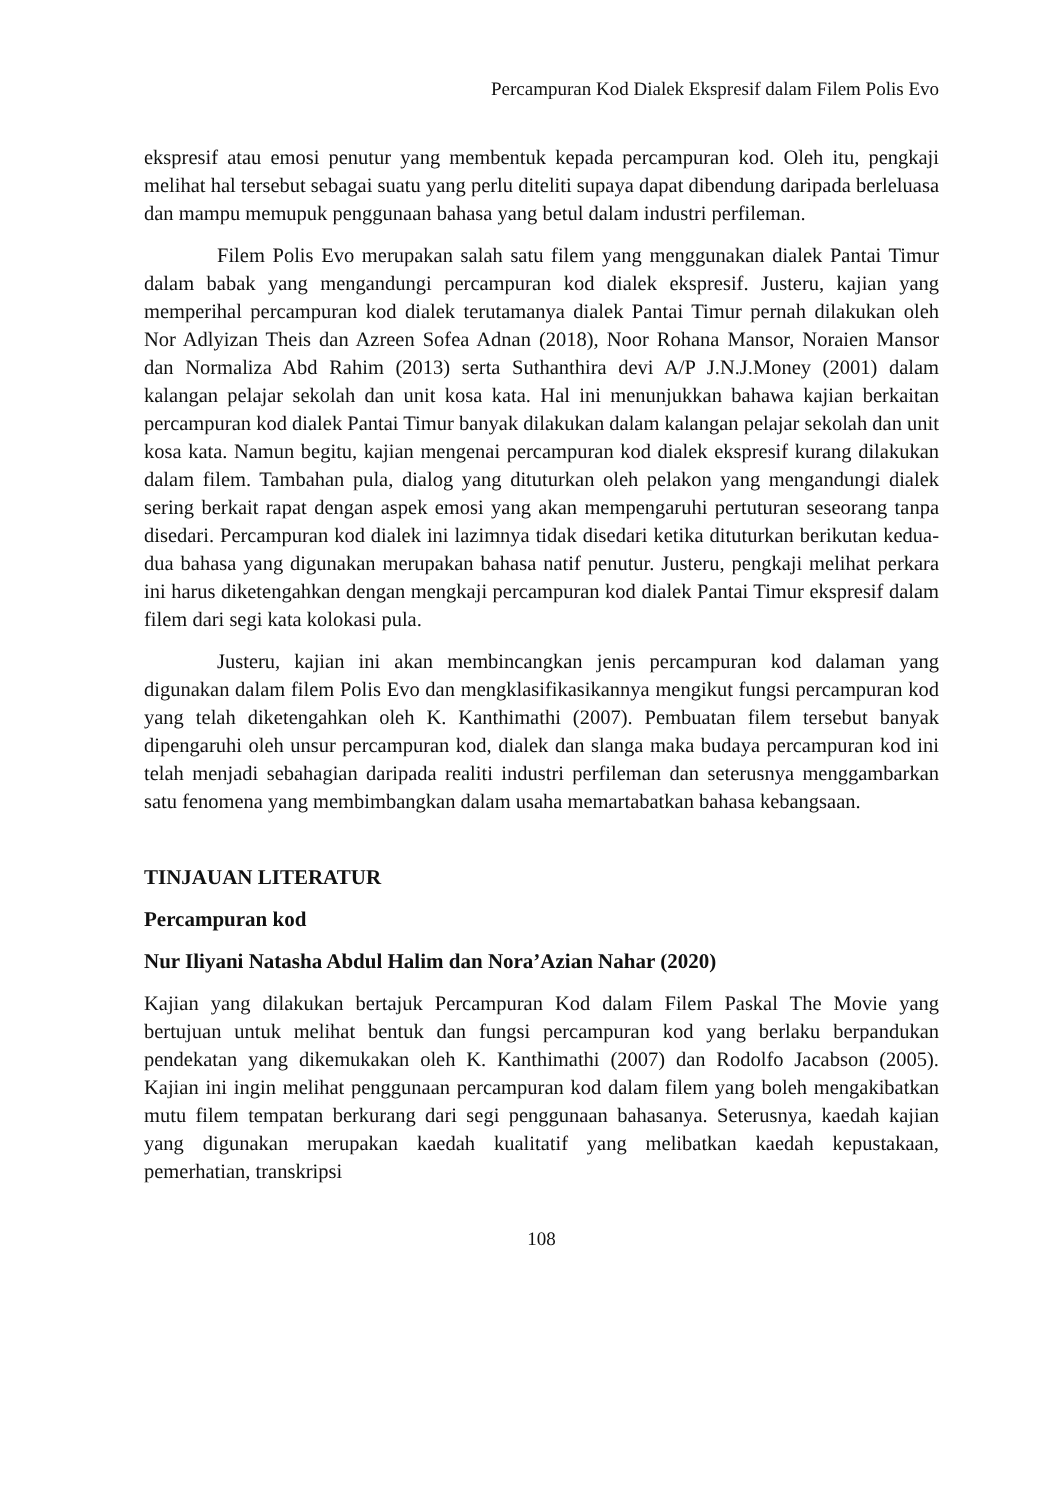Percampuran Kod Dialek Ekspresif dalam Filem Polis Evo
ekspresif atau emosi penutur yang membentuk kepada percampuran kod. Oleh itu, pengkaji melihat hal tersebut sebagai suatu yang perlu diteliti supaya dapat dibendung daripada berleluasa dan mampu memupuk penggunaan bahasa yang betul dalam industri perfileman.
Filem Polis Evo merupakan salah satu filem yang menggunakan dialek Pantai Timur dalam babak yang mengandungi percampuran kod dialek ekspresif. Justeru, kajian yang memperihal percampuran kod dialek terutamanya dialek Pantai Timur pernah dilakukan oleh Nor Adlyizan Theis dan Azreen Sofea Adnan (2018), Noor Rohana Mansor, Noraien Mansor dan Normaliza Abd Rahim (2013) serta Suthanthira devi A/P J.N.J.Money (2001) dalam kalangan pelajar sekolah dan unit kosa kata. Hal ini menunjukkan bahawa kajian berkaitan percampuran kod dialek Pantai Timur banyak dilakukan dalam kalangan pelajar sekolah dan unit kosa kata. Namun begitu, kajian mengenai percampuran kod dialek ekspresif kurang dilakukan dalam filem. Tambahan pula, dialog yang dituturkan oleh pelakon yang mengandungi dialek sering berkait rapat dengan aspek emosi yang akan mempengaruhi pertuturan seseorang tanpa disedari. Percampuran kod dialek ini lazimnya tidak disedari ketika dituturkan berikutan kedua-dua bahasa yang digunakan merupakan bahasa natif penutur. Justeru, pengkaji melihat perkara ini harus diketengahkan dengan mengkaji percampuran kod dialek Pantai Timur ekspresif dalam filem dari segi kata kolokasi pula.
Justeru, kajian ini akan membincangkan jenis percampuran kod dalaman yang digunakan dalam filem Polis Evo dan mengklasifikasikannya mengikut fungsi percampuran kod yang telah diketengahkan oleh K. Kanthimathi (2007). Pembuatan filem tersebut banyak dipengaruhi oleh unsur percampuran kod, dialek dan slanga maka budaya percampuran kod ini telah menjadi sebahagian daripada realiti industri perfileman dan seterusnya menggambarkan satu fenomena yang membimbangkan dalam usaha memartabatkan bahasa kebangsaan.
TINJAUAN LITERATUR
Percampuran kod
Nur Iliyani Natasha Abdul Halim dan Nora’Azian Nahar (2020)
Kajian yang dilakukan bertajuk Percampuran Kod dalam Filem Paskal The Movie yang bertujuan untuk melihat bentuk dan fungsi percampuran kod yang berlaku berpandukan pendekatan yang dikemukakan oleh K. Kanthimathi (2007) dan Rodolfo Jacabson (2005). Kajian ini ingin melihat penggunaan percampuran kod dalam filem yang boleh mengakibatkan mutu filem tempatan berkurang dari segi penggunaan bahasanya. Seterusnya, kaedah kajian yang digunakan merupakan kaedah kualitatif yang melibatkan kaedah kepustakaan, pemerhatian, transkripsi
108